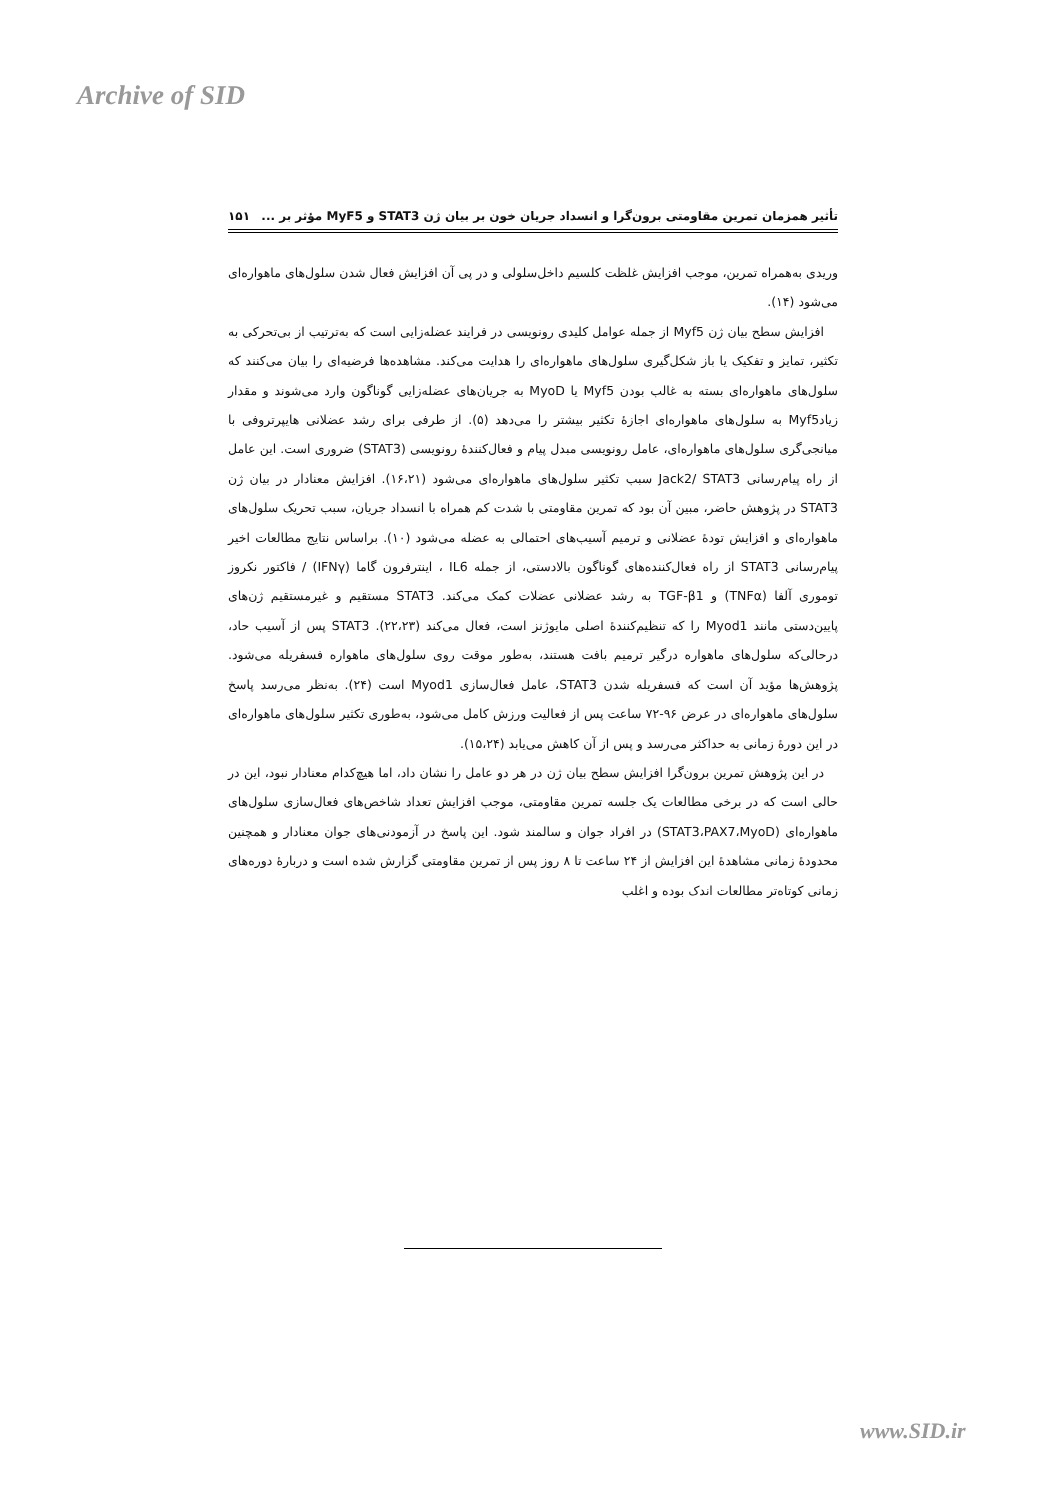Archive of SID
تأثیر همزمان تمرین مقاومتی برون‌گرا و انسداد جریان خون بر بیان ژن STAT3 و MyF5 مؤثر بر ... ۱۵۱
وریدی به‌همراه تمرین، موجب افزایش غلظت کلسیم داخل‌سلولی و در پی آن افزایش فعال شدن سلول‌های ماهواره‌ای می‌شود (۱۴).
افزایش سطح بیان ژن Myf5 از جمله عوامل کلیدی رونویسی در فرایند عضله‌زایی است که به‌ترتیب از بی‌تحرکی به تکثیر، تمایز و تفکیک یا باز شکل‌گیری سلول‌های ماهواره‌ای را هدایت می‌کند. مشاهده‌ها فرضیه‌ای را بیان می‌کنند که سلول‌های ماهواره‌ای بسته به غالب بودن Myf5 یا MyoD به جریان‌های عضله‌زایی گوناگون وارد می‌شوند و مقدار زیادMyf5 به سلول‌های ماهواره‌ای اجازهٔ تکثیر بیشتر را می‌دهد (۵). از طرفی برای رشد عضلانی هایپرتروفی با میانجی‌گری سلول‌های ماهواره‌ای، عامل رونویسی مبدل پیام و فعال‌کنندهٔ رونویسی (STAT3) ضروری است. این عامل از راه پیام‌رسانی Jack2/ STAT3 سبب تکثیر سلول‌های ماهواره‌ای می‌شود (۱۶،۲۱). افزایش معنادار در بیان ژن STAT3 در پژوهش حاضر، مبین آن بود که تمرین مقاومتی با شدت کم همراه با انسداد جریان، سبب تحریک سلول‌های ماهواره‌ای و افزایش تودهٔ عضلانی و ترمیم آسیب‌های احتمالی به عضله می‌شود (۱۰). براساس نتایج مطالعات اخیر پیام‌رسانی STAT3 از راه فعال‌کننده‌های گوناگون بالادستی، از جمله IL6 ، اینترفرون گاما (IFNγ) / فاکتور نکروز توموری آلفا (TNFα) و TGF-β1 به رشد عضلانی عضلات کمک می‌کند. STAT3 مستقیم و غیرمستقیم ژن‌های پایین‌دستی مانند Myod1 را که تنظیم‌کنندهٔ اصلی مایوژنز است، فعال می‌کند (۲۲،۲۳). STAT3 پس از آسیب حاد، درحالی‌که سلول‌های ماهواره درگیر ترمیم بافت هستند، به‌طور موقت روی سلول‌های ماهواره فسفریله می‌شود. پژوهش‌ها مؤید آن است که فسفریله شدن STAT3، عامل فعال‌سازی Myod1 است (۲۴). به‌نظر می‌رسد پاسخ سلول‌های ماهواره‌ای در عرض ۹۶-۷۲ ساعت پس از فعالیت ورزش کامل می‌شود، به‌طوری تکثیر سلول‌های ماهواره‌ای در این دورهٔ زمانی به حداکثر می‌رسد و پس از آن کاهش می‌یابد (۱۵،۲۴).
در این پژوهش تمرین برون‌گرا افزایش سطح بیان ژن در هر دو عامل را نشان داد، اما هیچ‌کدام معنادار نبود، این در حالی است که در برخی مطالعات یک جلسه تمرین مقاومتی، موجب افزایش تعداد شاخص‌های فعال‌سازی سلول‌های ماهواره‌ای (STAT3،PAX7،MyoD) در افراد جوان و سالمند شود. این پاسخ در آزمودنی‌های جوان معنادار و همچنین محدودهٔ زمانی مشاهدهٔ این افزایش از ۲۴ ساعت تا ۸ روز پس از تمرین مقاومتی گزارش شده است و دربارهٔ دوره‌های زمانی کوتاه‌تر مطالعات اندک بوده و اغلب
www.SID.ir